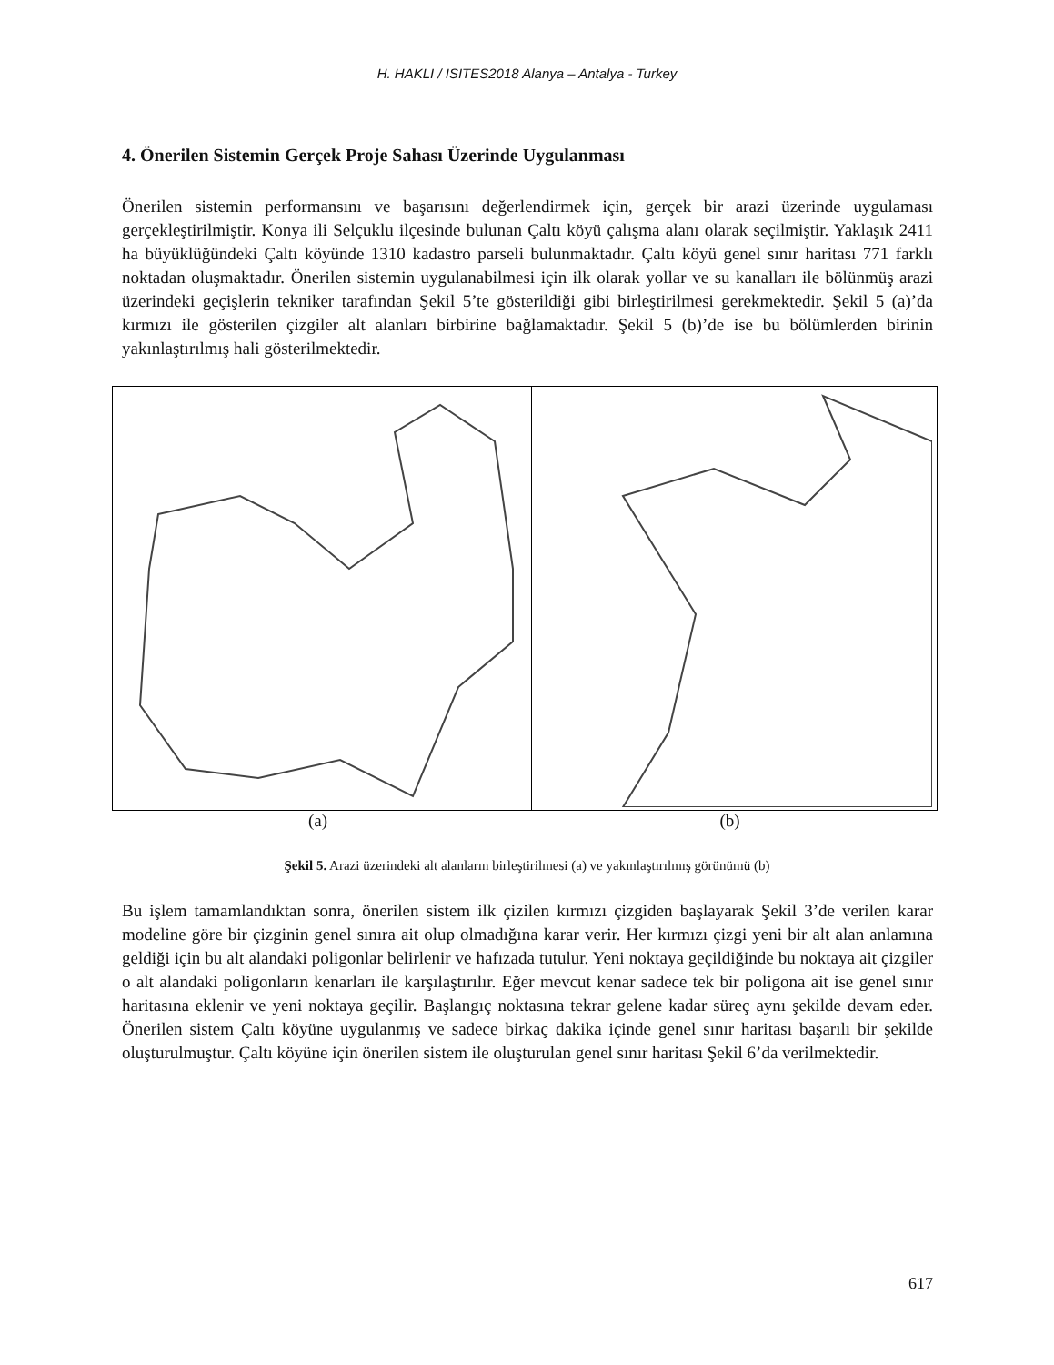H. HAKLI / ISITES2018 Alanya – Antalya - Turkey
4. Önerilen Sistemin Gerçek Proje Sahası Üzerinde Uygulanması
Önerilen sistemin performansını ve başarısını değerlendirmek için, gerçek bir arazi üzerinde uygulaması gerçekleştirilmiştir. Konya ili Selçuklu ilçesinde bulunan Çaltı köyü çalışma alanı olarak seçilmiştir. Yaklaşık 2411 ha büyüklüğündeki Çaltı köyünde 1310 kadastro parseli bulunmaktadır. Çaltı köyü genel sınır haritası 771 farklı noktadan oluşmaktadır. Önerilen sistemin uygulanabilmesi için ilk olarak yollar ve su kanalları ile bölünmüş arazi üzerindeki geçişlerin tekniker tarafından Şekil 5’te gösterildiği gibi birleştirilmesi gerekmektedir. Şekil 5 (a)’da kırmızı ile gösterilen çizgiler alt alanları birbirine bağlamaktadır. Şekil 5 (b)’de ise bu bölümlerden birinin yakınlaştırılmış hali gösterilmektedir.
(a) (b)
Şekil 5. Arazi üzerindeki alt alanların birleştirilmesi (a) ve yakınlaştırılmış görünümü (b)
Bu işlem tamamlandıktan sonra, önerilen sistem ilk çizilen kırmızı çizgiden başlayarak Şekil 3’de verilen karar modeline göre bir çizginin genel sınıra ait olup olmadığına karar verir. Her kırmızı çizgi yeni bir alt alan anlamına geldiği için bu alt alandaki poligonlar belirlenir ve hafızada tutulur. Yeni noktaya geçildiğinde bu noktaya ait çizgiler o alt alandaki poligonların kenarları ile karşılaştırılır. Eğer mevcut kenar sadece tek bir poligona ait ise genel sınır haritasına eklenir ve yeni noktaya geçilir. Başlangıç noktasına tekrar gelene kadar süreç aynı şekilde devam eder. Önerilen sistem Çaltı köyüne uygulanmış ve sadece birkaç dakika içinde genel sınır haritası başarılı bir şekilde oluşturulmuştur. Çaltı köyüne için önerilen sistem ile oluşturulan genel sınır haritası Şekil 6’da verilmektedir.
617